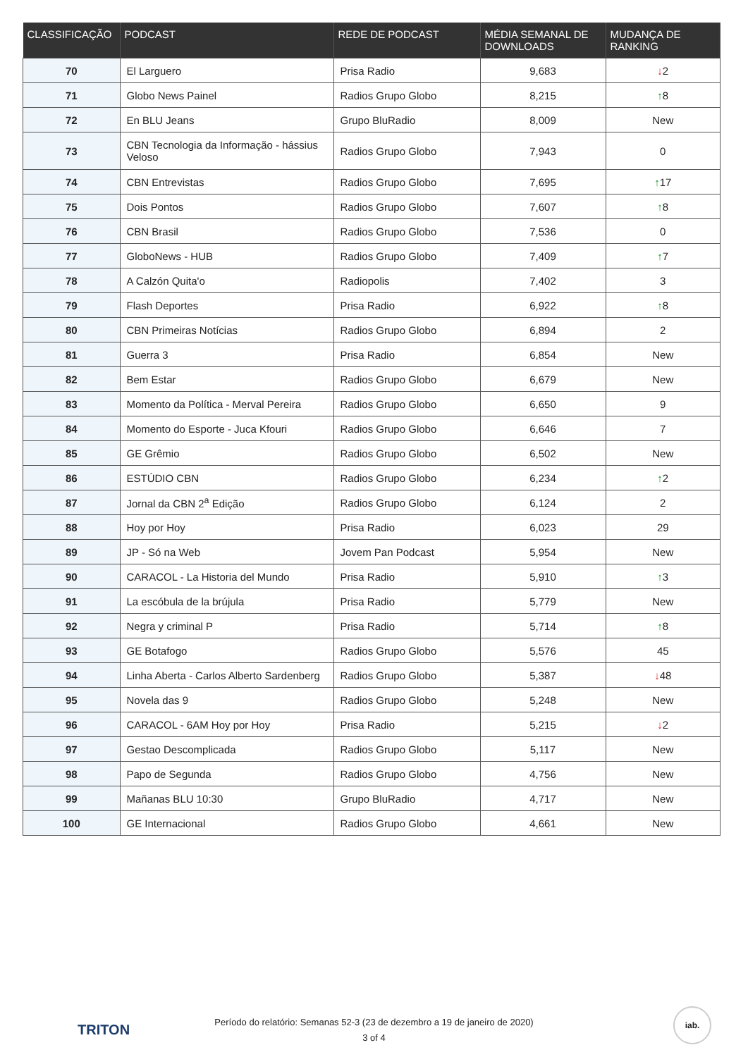| CLASSIFICAÇÃO | PODCAST | REDE DE PODCAST | MÉDIA SEMANAL DE DOWNLOADS | MUDANÇA DE RANKING |
| --- | --- | --- | --- | --- |
| 70 | El Larguero | Prisa Radio | 9,683 | ↓ 2 |
| 71 | Globo News Painel | Radios Grupo Globo | 8,215 | ↑ 8 |
| 72 | En BLU Jeans | Grupo BluRadio | 8,009 | New |
| 73 | CBN Tecnologia da Informação - hássius Veloso | Radios Grupo Globo | 7,943 | 0 |
| 74 | CBN Entrevistas | Radios Grupo Globo | 7,695 | ↑ 17 |
| 75 | Dois Pontos | Radios Grupo Globo | 7,607 | ↑ 8 |
| 76 | CBN Brasil | Radios Grupo Globo | 7,536 | 0 |
| 77 | GloboNews - HUB | Radios Grupo Globo | 7,409 | ↑ 7 |
| 78 | A Calzón Quita'o | Radiopolis | 7,402 | 3 |
| 79 | Flash Deportes | Prisa Radio | 6,922 | ↑ 8 |
| 80 | CBN Primeiras Notícias | Radios Grupo Globo | 6,894 | 2 |
| 81 | Guerra 3 | Prisa Radio | 6,854 | New |
| 82 | Bem Estar | Radios Grupo Globo | 6,679 | New |
| 83 | Momento da Política - Merval Pereira | Radios Grupo Globo | 6,650 | 9 |
| 84 | Momento do Esporte - Juca Kfouri | Radios Grupo Globo | 6,646 | 7 |
| 85 | GE Grêmio | Radios Grupo Globo | 6,502 | New |
| 86 | ESTÚDIO CBN | Radios Grupo Globo | 6,234 | ↑ 2 |
| 87 | Jornal da CBN 2<sup>a</sup> Edição | Radios Grupo Globo | 6,124 | 2 |
| 88 | Hoy por Hoy | Prisa Radio | 6,023 | 29 |
| 89 | JP - Só na Web | Jovem Pan Podcast | 5,954 | New |
| 90 | CARACOL - La Historia del Mundo | Prisa Radio | 5,910 | ↑ 3 |
| 91 | La escóbula de la brújula | Prisa Radio | 5,779 | New |
| 92 | Negra y criminal P | Prisa Radio | 5,714 | ↑ 8 |
| 93 | GE Botafogo | Radios Grupo Globo | 5,576 | 45 |
| 94 | Linha Aberta - Carlos Alberto Sardenberg | Radios Grupo Globo | 5,387 | ↓ 48 |
| 95 | Novela das 9 | Radios Grupo Globo | 5,248 | New |
| 96 | CARACOL - 6AM Hoy por Hoy | Prisa Radio | 5,215 | ↓ 2 |
| 97 | Gestao Descomplicada | Radios Grupo Globo | 5,117 | New |
| 98 | Papo de Segunda | Radios Grupo Globo | 4,756 | New |
| 99 | Mañanas BLU 10:30 | Grupo BluRadio | 4,717 | New |
| 100 | GE Internacional | Radios Grupo Globo | 4,661 | New |
TRITON
Período do relatório: Semanas 52-3 (23 de dezembro a 19 de janeiro de 2020)
3 of 4
iab.